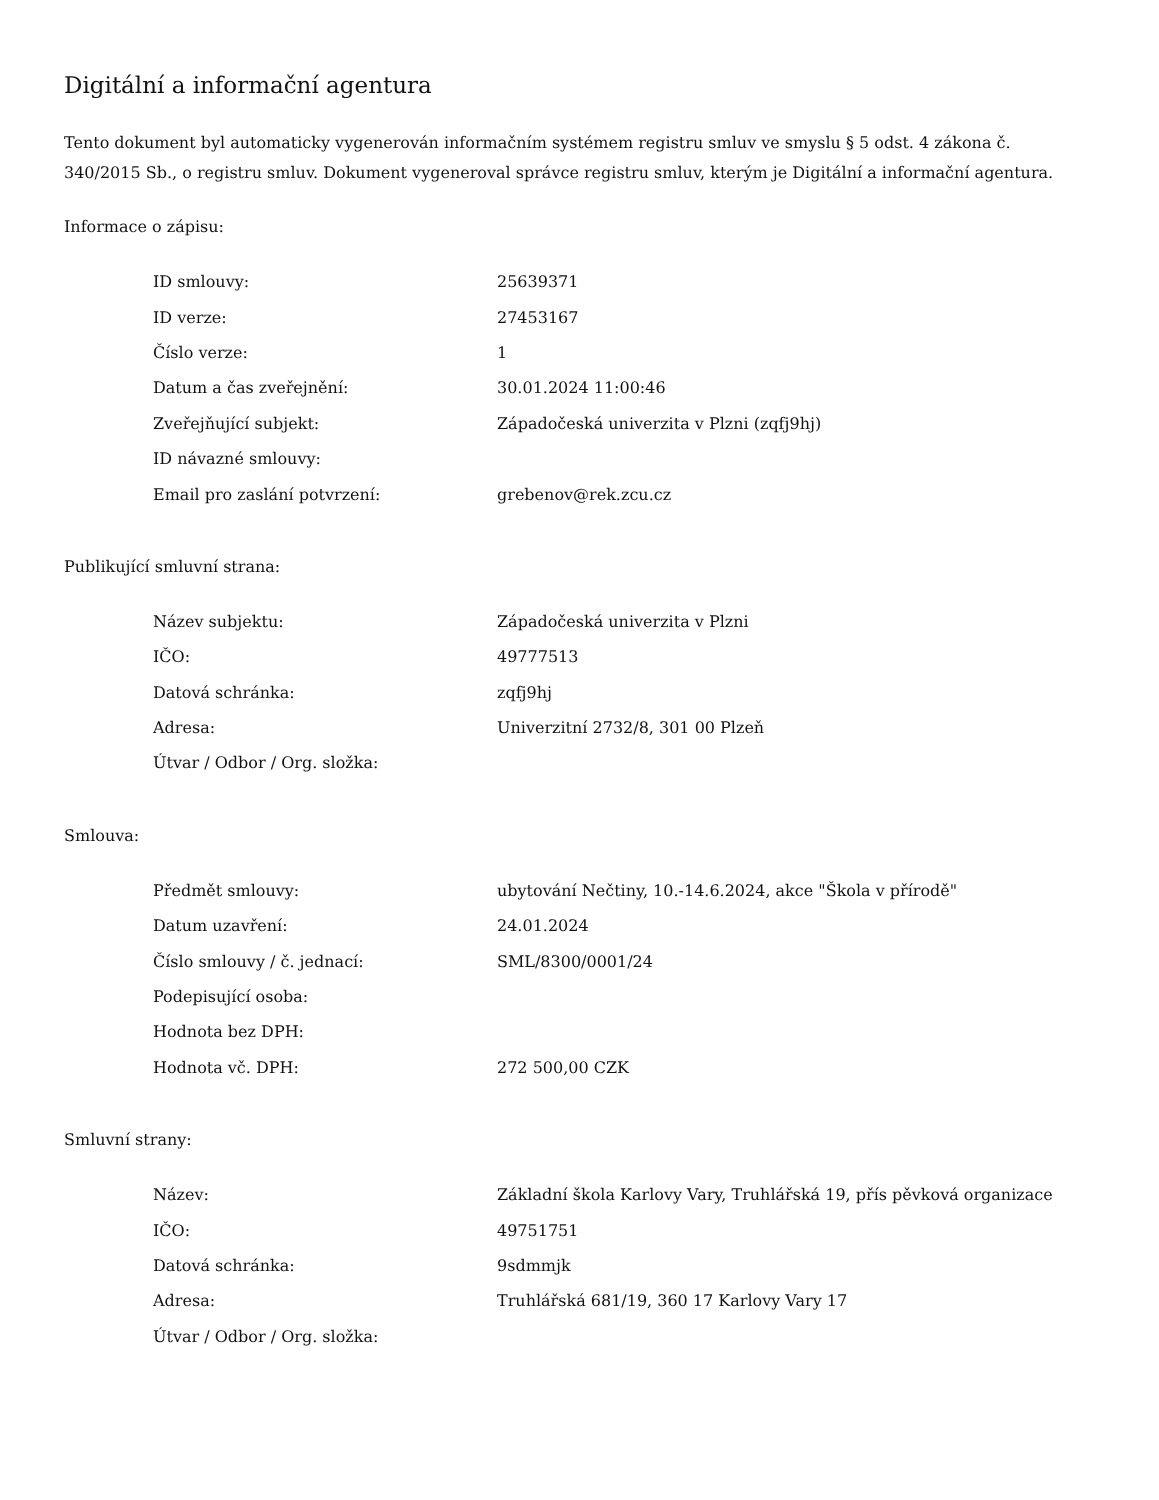Digitální a informační agentura
Tento dokument byl automaticky vygenerován informačním systémem registru smluv ve smyslu § 5 odst. 4 zákona č. 340/2015 Sb., o registru smluv. Dokument vygeneroval správce registru smluv, kterým je Digitální a informační agentura.
Informace o zápisu:
| ID smlouvy: | 25639371 |
| ID verze: | 27453167 |
| Číslo verze: | 1 |
| Datum a čas zveřejnění: | 30.01.2024 11:00:46 |
| Zveřejňující subjekt: | Západočeská univerzita v Plzni (zqfj9hj) |
| ID návazné smlouvy: | |
| Email pro zaslání potvrzení: | grebenov@rek.zcu.cz |
Publikující smluvní strana:
| Název subjektu: | Západočeská univerzita v Plzni |
| IČO: | 49777513 |
| Datová schránka: | zqfj9hj |
| Adresa: | Univerzitní 2732/8, 301 00 Plzeň |
| Útvar / Odbor / Org. složka: | |
Smlouva:
| Předmět smlouvy: | ubytování Nečtiny, 10.-14.6.2024, akce "Škola v přírodě" |
| Datum uzavření: | 24.01.2024 |
| Číslo smlouvy / č. jednací: | SML/8300/0001/24 |
| Podepisující osoba: | |
| Hodnota bez DPH: | |
| Hodnota vč. DPH: | 272 500,00 CZK |
Smluvní strany:
| Název: | Základní škola Karlovy Vary, Truhlářská 19, přís pěvková organizace |
| IČO: | 49751751 |
| Datová schránka: | 9sdmmjk |
| Adresa: | Truhlářská 681/19, 360 17 Karlovy Vary 17 |
| Útvar / Odbor / Org. složka: | |